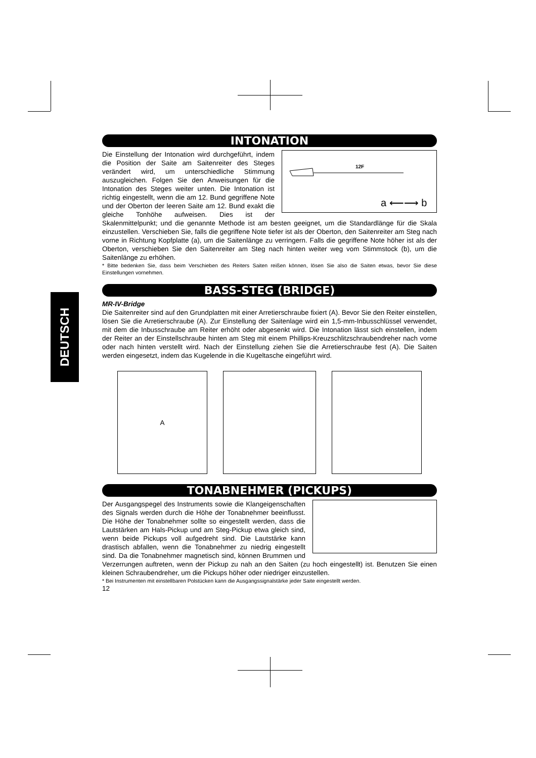DEUTSCH
INTONATION
12F
a ⟵⟶ b
Die Einstellung der Intonation wird durchgeführt, indem die Position der Saite am Saitenreiter des Steges verändert wird, um unterschiedliche Stimmung auszugleichen. Folgen Sie den Anweisungen für die Intonation des Steges weiter unten. Die Intonation ist richtig eingestellt, wenn die am 12. Bund gegriffene Note und der Oberton der leeren Saite am 12. Bund exakt die gleiche Tonhöhe aufweisen. Dies ist der Skalenmittelpunkt; und die genannte Methode ist am besten geeignet, um die Standardlänge für die Skala einzustellen. Verschieben Sie, falls die gegriffene Note tiefer ist als der Oberton, den Saitenreiter am Steg nach vorne in Richtung Kopfplatte (a), um die Saitenlänge zu verringern. Falls die gegriffene Note höher ist als der Oberton, verschieben Sie den Saitenreiter am Steg nach hinten weiter weg vom Stimmstock (b), um die Saitenlänge zu erhöhen.
* Bitte bedenken Sie, dass beim Verschieben des Reiters Saiten reißen können, lösen Sie also die Saiten etwas, bevor Sie diese Einstellungen vornehmen.
BASS-STEG (BRIDGE)
MR-IV-Bridge
Die Saitenreiter sind auf den Grundplatten mit einer Arretierschraube fixiert (A). Bevor Sie den Reiter einstellen, lösen Sie die Arretierschraube (A). Zur Einstellung der Saitenlage wird ein 1,5-mm-Inbusschlüssel verwendet, mit dem die Inbusschraube am Reiter erhöht oder abgesenkt wird. Die Intonation lässt sich einstellen, indem der Reiter an der Einstellschraube hinten am Steg mit einem Phillips-Kreuzschlitzschraubendreher nach vorne oder nach hinten verstellt wird. Nach der Einstellung ziehen Sie die Arretierschraube fest (A). Die Saiten werden eingesetzt, indem das Kugelende in die Kugeltasche eingeführt wird.
A
TONABNEHMER (PICKUPS)
Der Ausgangspegel des Instruments sowie die Klangeigenschaften des Signals werden durch die Höhe der Tonabnehmer beeinflusst. Die Höhe der Tonabnehmer sollte so eingestellt werden, dass die Lautstärken am Hals-Pickup und am Steg-Pickup etwa gleich sind, wenn beide Pickups voll aufgedreht sind. Die Lautstärke kann drastisch abfallen, wenn die Tonabnehmer zu niedrig eingestellt sind. Da die Tonabnehmer magnetisch sind, können Brummen und Verzerrungen auftreten, wenn der Pickup zu nah an den Saiten (zu hoch eingestellt) ist. Benutzen Sie einen kleinen Schraubendreher, um die Pickups höher oder niedriger einzustellen.
* Bei Instrumenten mit einstellbaren Polstücken kann die Ausgangssignalstärke jeder Saite eingestellt werden.
12